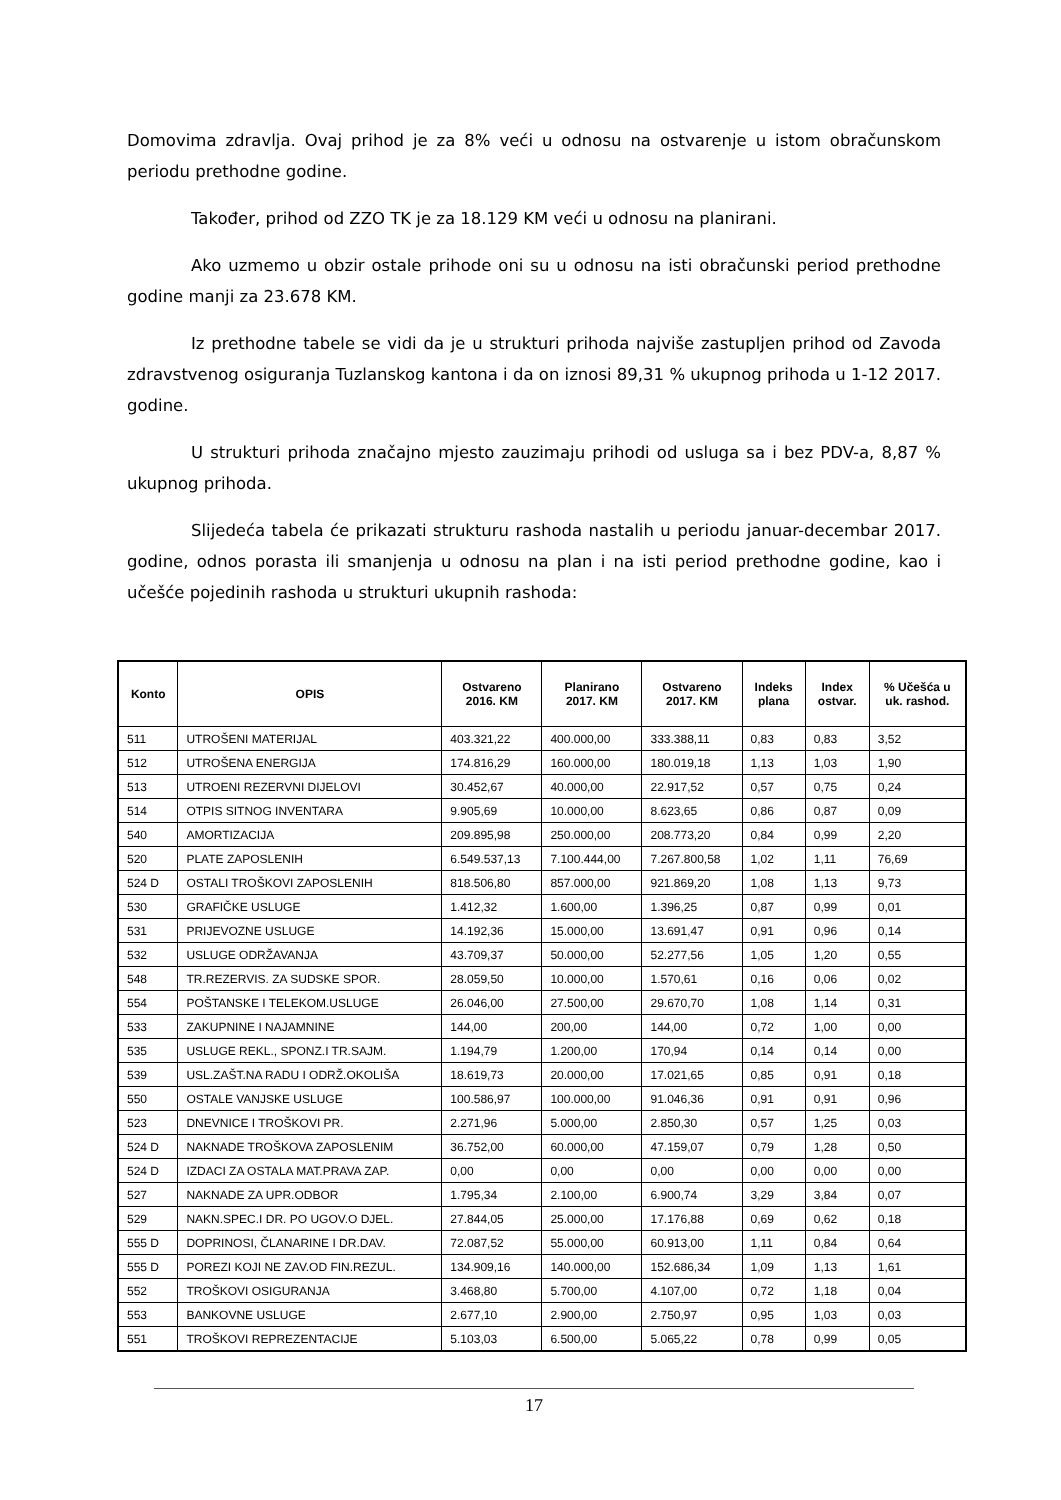Domovima zdravlja. Ovaj prihod je za 8% veći u odnosu na ostvarenje u istom obračunskom periodu prethodne godine.
Također, prihod od ZZO TK je za 18.129 KM veći u odnosu na planirani.
Ako uzmemo u obzir ostale prihode oni su u odnosu na isti obračunski period prethodne godine manji za 23.678 KM.
Iz prethodne tabele se vidi da je u strukturi prihoda najviše zastupljen prihod od Zavoda zdravstvenog osiguranja Tuzlanskog kantona i da on iznosi 89,31 % ukupnog prihoda u 1-12 2017. godine.
U strukturi prihoda značajno mjesto zauzimaju prihodi od usluga sa i bez PDV-a, 8,87 % ukupnog prihoda.
Slijedeća tabela će prikazati strukturu rashoda nastalih u periodu januar-decembar 2017. godine, odnos porasta ili smanjenja u odnosu na plan i na isti period prethodne godine, kao i učešće pojedinih rashoda u strukturi ukupnih rashoda:
| Konto | OPIS | Ostvareno 2016. KM | Planirano 2017. KM | Ostvareno 2017. KM | Indeks plana | Index ostvar. | % Učešća u uk. rashod. |
| --- | --- | --- | --- | --- | --- | --- | --- |
| 511 | UTROŠENI MATERIJAL | 403.321,22 | 400.000,00 | 333.388,11 | 0,83 | 0,83 | 3,52 |
| 512 | UTROŠENA ENERGIJA | 174.816,29 | 160.000,00 | 180.019,18 | 1,13 | 1,03 | 1,90 |
| 513 | UTROENI REZERVNI DIJELOVI | 30.452,67 | 40.000,00 | 22.917,52 | 0,57 | 0,75 | 0,24 |
| 514 | OTPIS SITNOG INVENTARA | 9.905,69 | 10.000,00 | 8.623,65 | 0,86 | 0,87 | 0,09 |
| 540 | AMORTIZACIJA | 209.895,98 | 250.000,00 | 208.773,20 | 0,84 | 0,99 | 2,20 |
| 520 | PLATE ZAPOSLENIH | 6.549.537,13 | 7.100.444,00 | 7.267.800,58 | 1,02 | 1,11 | 76,69 |
| 524 D | OSTALI TROŠKOVI ZAPOSLENIH | 818.506,80 | 857.000,00 | 921.869,20 | 1,08 | 1,13 | 9,73 |
| 530 | GRAFIČKE USLUGE | 1.412,32 | 1.600,00 | 1.396,25 | 0,87 | 0,99 | 0,01 |
| 531 | PRIJEVOZNE USLUGE | 14.192,36 | 15.000,00 | 13.691,47 | 0,91 | 0,96 | 0,14 |
| 532 | USLUGE ODRŽAVANJA | 43.709,37 | 50.000,00 | 52.277,56 | 1,05 | 1,20 | 0,55 |
| 548 | TR.REZERVIS. ZA SUDSKE SPOR. | 28.059,50 | 10.000,00 | 1.570,61 | 0,16 | 0,06 | 0,02 |
| 554 | POŠTANSKE I TELEKOM.USLUGE | 26.046,00 | 27.500,00 | 29.670,70 | 1,08 | 1,14 | 0,31 |
| 533 | ZAKUPNINE I NAJAMNINE | 144,00 | 200,00 | 144,00 | 0,72 | 1,00 | 0,00 |
| 535 | USLUGE REKL., SPONZ.I TR.SAJM. | 1.194,79 | 1.200,00 | 170,94 | 0,14 | 0,14 | 0,00 |
| 539 | USL.ZAŠT.NA RADU I ODRŽ.OKOLIŠA | 18.619,73 | 20.000,00 | 17.021,65 | 0,85 | 0,91 | 0,18 |
| 550 | OSTALE VANJSKE USLUGE | 100.586,97 | 100.000,00 | 91.046,36 | 0,91 | 0,91 | 0,96 |
| 523 | DNEVNICE I TROŠKOVI PR. | 2.271,96 | 5.000,00 | 2.850,30 | 0,57 | 1,25 | 0,03 |
| 524 D | NAKNADE TROŠKOVA ZAPOSLENIM | 36.752,00 | 60.000,00 | 47.159,07 | 0,79 | 1,28 | 0,50 |
| 524 D | IZDACI ZA OSTALA MAT.PRAVA ZAP. | 0,00 | 0,00 | 0,00 | 0,00 | 0,00 | 0,00 |
| 527 | NAKNADE ZA UPR.ODBOR | 1.795,34 | 2.100,00 | 6.900,74 | 3,29 | 3,84 | 0,07 |
| 529 | NAKN.SPEC.I DR. PO UGOV.O DJEL. | 27.844,05 | 25.000,00 | 17.176,88 | 0,69 | 0,62 | 0,18 |
| 555 D | DOPRINOSI, ČLANARINE I DR.DAV. | 72.087,52 | 55.000,00 | 60.913,00 | 1,11 | 0,84 | 0,64 |
| 555 D | POREZI KOJI NE ZAV.OD FIN.REZUL. | 134.909,16 | 140.000,00 | 152.686,34 | 1,09 | 1,13 | 1,61 |
| 552 | TROŠKOVI OSIGURANJA | 3.468,80 | 5.700,00 | 4.107,00 | 0,72 | 1,18 | 0,04 |
| 553 | BANKOVNE USLUGE | 2.677,10 | 2.900,00 | 2.750,97 | 0,95 | 1,03 | 0,03 |
| 551 | TROŠKOVI REPREZENTACIJE | 5.103,03 | 6.500,00 | 5.065,22 | 0,78 | 0,99 | 0,05 |
17